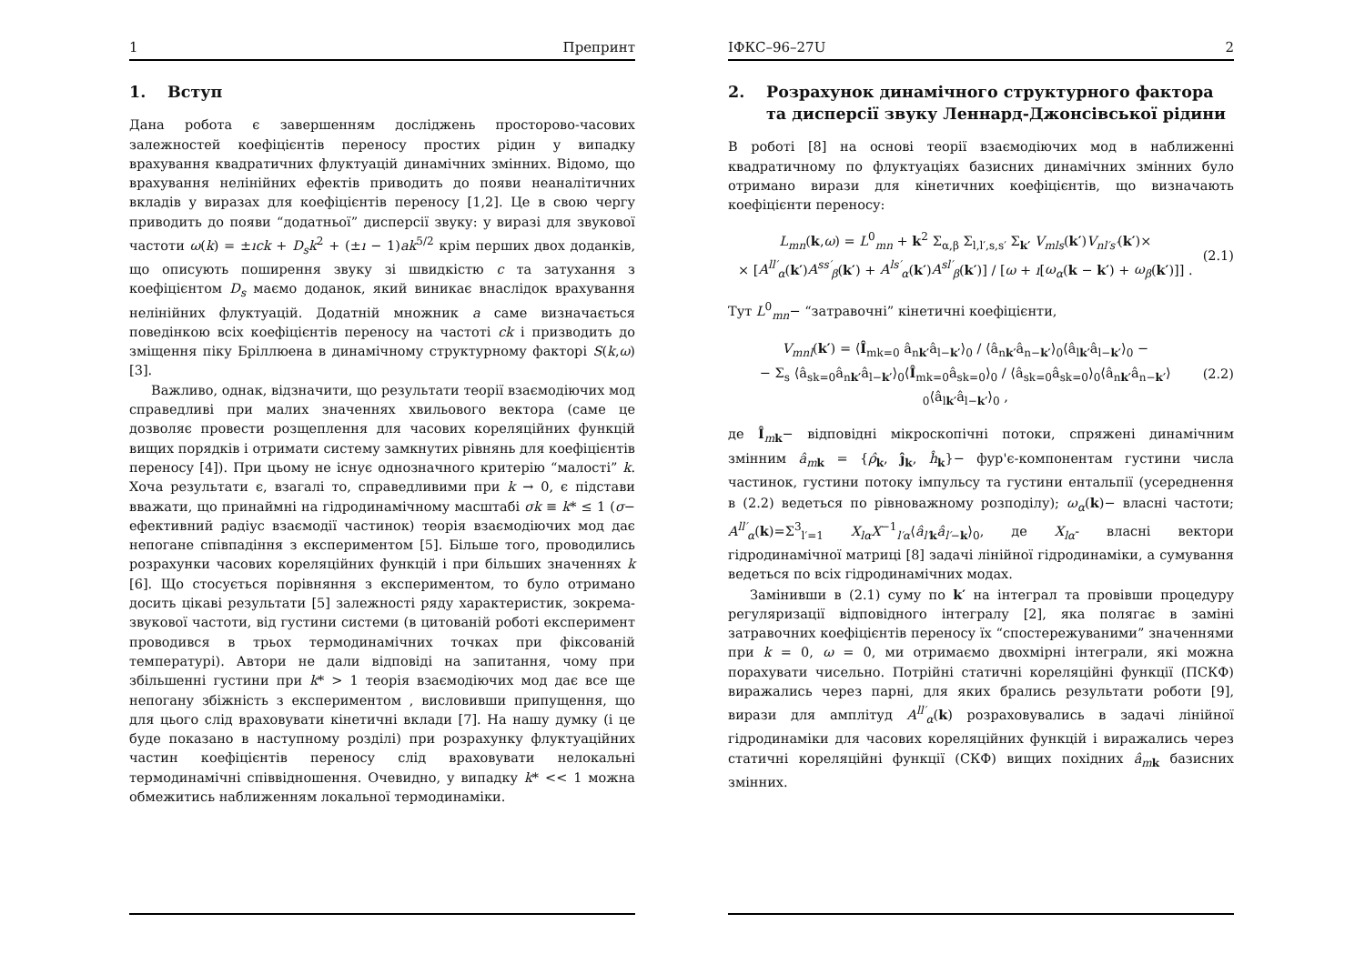1 Препринт
1. Вступ
Дана робота є завершенням досліджень просторово-часових залежностей коефіцієнтів переносу простих рідин у випадку врахування квадратичних флуктуацій динамічних змінних. Відомо, що врахування нелінійних ефектів приводить до появи неаналітичних вкладів у виразах для коефіцієнтів переносу [1,2]. Це в свою чергу приводить до появи “додатньої” дисперсії звуку: у виразі для звукової частоти ω(k) = ±ıck + D<sub>s</sub>k<sup>2</sup> + (±ı − 1)ak<sup>5/2</sup> крім перших двох доданків, що описують поширення звуку зі швидкістю c та затухання з коефіцієнтом D<sub>s</sub> маємо доданок, який виникає внаслідок врахування нелінійних флуктуацій. Додатній множник a саме визначається поведінкою всіх коефіцієнтів переносу на частоті ck і призводить до зміщення піку Бріллюена в динамічному структурному факторі S(k,ω) [3].
Важливо, однак, відзначити, що результати теорії взаємодіючих мод справедливі при малих значеннях хвильового вектора (саме це дозволяє провести розщеплення для часових кореляційних функцій вищих порядків і отримати систему замкнутих рівнянь для коефіцієнтів переносу [4]). При цьому не існує однозначного критерію “малості” k. Хоча результати є, взагалі то, справедливими при k → 0, є підстави вважати, що принаймні на гідродинамічному масштабі σk ≡ k* ≤ 1 (σ− ефективний радіус взаємодії частинок) теорія взаємодіючих мод дає непогане співпадіння з експериментом [5]. Більше того, проводились розрахунки часових кореляційних функцій і при більших значеннях k [6]. Що стосується порівняння з експериментом, то було отримано досить цікаві результати [5] залежності ряду характеристик, зокрема- звукової частоти, від густини системи (в цитованій роботі експеримент проводився в трьох термодинамічних точках при фіксованій температурі). Автори не дали відповіді на запитання, чому при збільшенні густини при k* > 1 теорія взаємодіючих мод дає все ще непогану збіжність з експериментом , висловивши припущення, що для цього слід враховувати кінетичні вклади [7]. На нашу думку (і це буде показано в наступному розділі) при розрахунку флуктуаційних частин коефіцієнтів переносу слід враховувати нелокальні термодинамічні співвідношення. Очевидно, у випадку k* << 1 можна обмежитись наближенням локальної термодинаміки.
ІФКС–96–27U 2
2. Розрахунок динамічного структурного фактора та дисперсії звуку Леннард-Джонсівської рідини
В роботі [8] на основі теорії взаємодіючих мод в наближенні квадратичному по флуктуаціях базисних динамічних змінних було отримано вирази для кінетичних коефіцієнтів, що визначають коефіцієнти переносу:
L<sub>mn</sub>(k,ω) = L<sup>0</sup><sub>mn</sub> + k<sup>2</sup> Σ<sub>α,β</sub> Σ<sub>l,l′,s,s′</sub> Σ<sub>k′</sub> V<sub>mls</sub>(k′)V<sub>nl′s′</sub>(k′)×
× [A<sup>ll′</sup><sub>α</sub>(k′)A<sup>ss′</sup><sub>β</sub>(k′) + A<sup>ls′</sup><sub>α</sub>(k′)A<sup>sl′</sup><sub>β</sub>(k′)] / [ω + ı[ω<sub>α</sub>(k − k′) + ω<sub>β</sub>(k′)]] . (2.1)
Тут L<sup>0</sup><sub>mn</sub>− “затравочні” кінетичні коефіцієнти,
V<sub>mnl</sub>(k′) = ⟨Î<sub>mk=0</sub> â<sub>nk′</sub>â<sub>l−k′</sub>⟩<sub>0</sub> / ⟨â<sub>nk′</sub>â<sub>n−k′</sub>⟩<sub>0</sub>⟨â<sub>lk′</sub>â<sub>l−k′</sub>⟩<sub>0</sub> −
− Σ<sub>s</sub> ⟨â<sub>sk=0</sub>â<sub>nk′</sub>â<sub>l−k′</sub>⟩<sub>0</sub>⟨Î<sub>mk=0</sub>â<sub>sk=0</sub>⟩<sub>0</sub> / ⟨â<sub>sk=0</sub>â<sub>sk=0</sub>⟩<sub>0</sub>⟨â<sub>nk′</sub>â<sub>n−k′</sub>⟩<sub>0</sub>⟨â<sub>lk′</sub>â<sub>l−k′</sub>⟩<sub>0</sub> , (2.2)
де Î<sub>mk</sub>− відповідні мікроскопічні потоки, спряжені динамічним змінним â<sub>mk</sub> = {ρ̂<sub>k</sub>, ĵ<sub>k</sub>, ĥ<sub>k</sub>}− фур'є-компонентам густини числа частинок, густини потоку імпульсу та густини ентальпії (усереднення в (2.2) ведеться по рівноважному розподілу); ω<sub>α</sub>(k)− власні частоти; A<sup>ll′</sup><sub>α</sub>(k)=Σ<sup>3</sup><sub>l′=1</sub> X<sub>lα</sub>X<sup>−1</sup><sub>l′α</sub>⟨â<sub>l′k</sub>â<sub>l′−k</sub>⟩<sub>0</sub>, де X<sub>lα</sub>- власні вектори гідродинамічної матриці [8] задачі лінійної гідродинаміки, а сумування ведеться по всіх гідродинамічних модах.
Замінивши в (2.1) суму по k′ на інтеграл та провівши процедуру регуляризації відповідного інтегралу [2], яка полягає в заміні затравочних коефіцієнтів переносу їх “спостережуваними” значеннями при k = 0, ω = 0, ми отримаємо двохмірні інтеграли, які можна порахувати чисельно. Потрійні статичні кореляційні функції (ПСКФ) виражались через парні, для яких брались результати роботи [9], вирази для амплітуд A<sup>ll′</sup><sub>α</sub>(k) розраховувались в задачі лінійної гідродинаміки для часових кореляційних функцій і виражались через статичні кореляційні функції (СКФ) вищих похідних â<sub>mk</sub> базисних змінних.